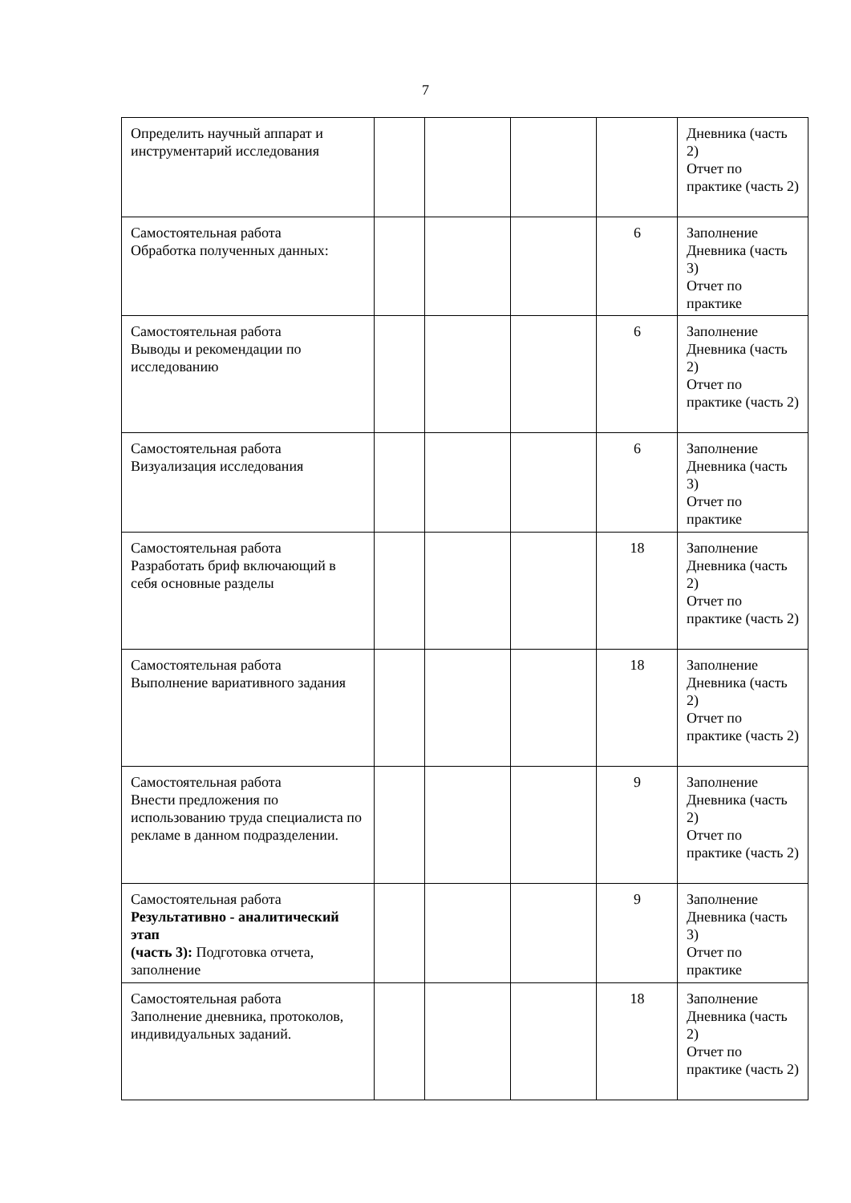7
| Определить научный аппарат и инструментарий исследования | | | | | Дневника (часть 2) Отчет по практике (часть 2) |
| Самостоятельная работа Обработка полученных данных: | | | | 6 | Заполнение Дневника (часть 3) Отчет по практике |
| Самостоятельная работа Выводы и рекомендации по исследованию | | | | 6 | Заполнение Дневника (часть 2) Отчет по практике (часть 2) |
| Самостоятельная работа Визуализация исследования | | | | 6 | Заполнение Дневника (часть 3) Отчет по практике |
| Самостоятельная работа Разработать бриф включающий в себя основные разделы | | | | 18 | Заполнение Дневника (часть 2) Отчет по практике (часть 2) |
| Самостоятельная работа Выполнение вариативного задания | | | | 18 | Заполнение Дневника (часть 2) Отчет по практике (часть 2) |
| Самостоятельная работа Внести предложения по использованию труда специалиста по рекламе в данном подразделении. | | | | 9 | Заполнение Дневника (часть 2) Отчет по практике (часть 2) |
| Самостоятельная работа Результативно - аналитический этап (часть 3): Подготовка отчета, заполнение | | | | 9 | Заполнение Дневника (часть 3) Отчет по практике |
| Самостоятельная работа Заполнение дневника, протоколов, индивидуальных заданий. | | | | 18 | Заполнение Дневника (часть 2) Отчет по практике (часть 2) |